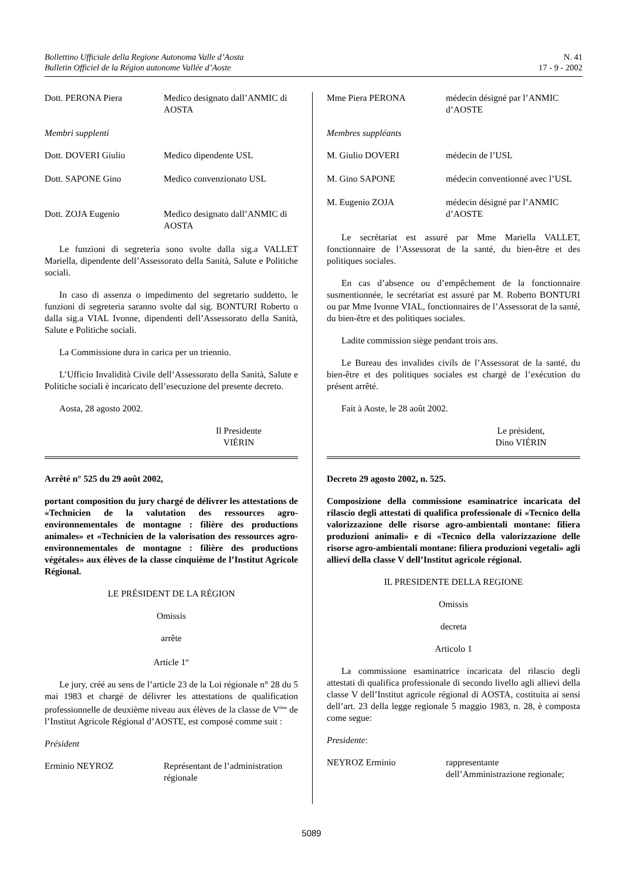Bollettino Ufficiale della Regione Autonoma Valle d’Aosta
Bulletin Officiel de la Région autonome Vallée d’Aoste
N. 41
17 - 9 - 2002
Dott. PERONA Piera Medico designato dall’ANMIC di AOSTA
Membri supplenti
Dott. DOVERI Giulio Medico dipendente USL
Dott. SAPONE Gino Medico convenzionato USL
Dott. ZOJA Eugenio Medico designato dall’ANMIC di AOSTA
Le funzioni di segreteria sono svolte dalla sig.a VALLET Mariella, dipendente dell’Assessorato della Sanità, Salute e Politiche sociali.
In caso di assenza o impedimento del segretario suddetto, le funzioni di segreteria saranno svolte dal sig. BONTURI Roberto o dalla sig.a VIAL Ivonne, dipendenti dell’Assessorato della Sanità, Salute e Politiche sociali.
La Commissione dura in carica per un triennio.
L’Ufficio Invalidità Civile dell’Assessorato della Sanità, Salute e Politiche sociali è incaricato dell’esecuzione del presente decreto.
Aosta, 28 agosto 2002.
Il Presidente
VIÉRIN
Arrêté n° 525 du 29 août 2002,
portant composition du jury chargé de délivrer les attestations de «Technicien de la valutation des ressources agro-environnementales de montagne : filière des productions animales» et «Technicien de la valorisation des ressources agro-environnementales de montagne : filière des productions végétales» aux élèves de la classe cinquième de l’Institut Agricole Régional.
LE PRÉSIDENT DE LA RÉGION
Omissis
arrête
Article 1<sup>er</sup>
Le jury, créé au sens de l’article 23 de la Loi régionale n° 28 du 5 mai 1983 et chargé de délivrer les attestations de qualification professionnelle de deuxième niveau aux élèves de la classe de V<sup>ème</sup> de l’Institut Agricole Régional d’AOSTE, est composé comme suit :
Président
Erminio NEYROZ Représentant de l’administration régionale
Mme Piera PERONA médecin désigné par l’ANMIC d’AOSTE
Membres suppléants
M. Giulio DOVERI médecin de l’USL
M. Gino SAPONE médecin conventionné avec l’USL
M. Eugenio ZOJA médecin désigné par l’ANMIC d’AOSTE
Le secrétariat est assuré par Mme Mariella VALLET, fonctionnaire de l’Assessorat de la santé, du bien-être et des politiques sociales.
En cas d’absence ou d’empêchement de la fonctionnaire susmentionnée, le secrétariat est assuré par M. Roberto BONTURI ou par Mme Ivonne VIAL, fonctionnaires de l’Assessorat de la santé, du bien-être et des politiques sociales.
Ladite commission siège pendant trois ans.
Le Bureau des invalides civils de l’Assessorat de la santé, du bien-être et des politiques sociales est chargé de l’exécution du présent arrêté.
Fait à Aoste, le 28 août 2002.
Le président,
Dino VIÉRIN
Decreto 29 agosto 2002, n. 525.
Composizione della commissione esaminatrice incaricata del rilascio degli attestati di qualifica professionale di «Tecnico della valorizzazione delle risorse agro-ambientali montane: filiera produzioni animali» e di «Tecnico della valorizzazione delle risorse agro-ambientali montane: filiera produzioni vegetali» agli allievi della classe V dell’Institut agricole régional.
IL PRESIDENTE DELLA REGIONE
Omissis
decreta
Articolo 1
La commissione esaminatrice incaricata del rilascio degli attestati di qualifica professionale di secondo livello agli allievi della classe V dell’Institut agricole régional di AOSTA, costituita ai sensi dell’art. 23 della legge regionale 5 maggio 1983, n. 28, è composta come segue:
Presidente:
NEYROZ Erminio rappresentante dell’Amministrazione regionale;
5089